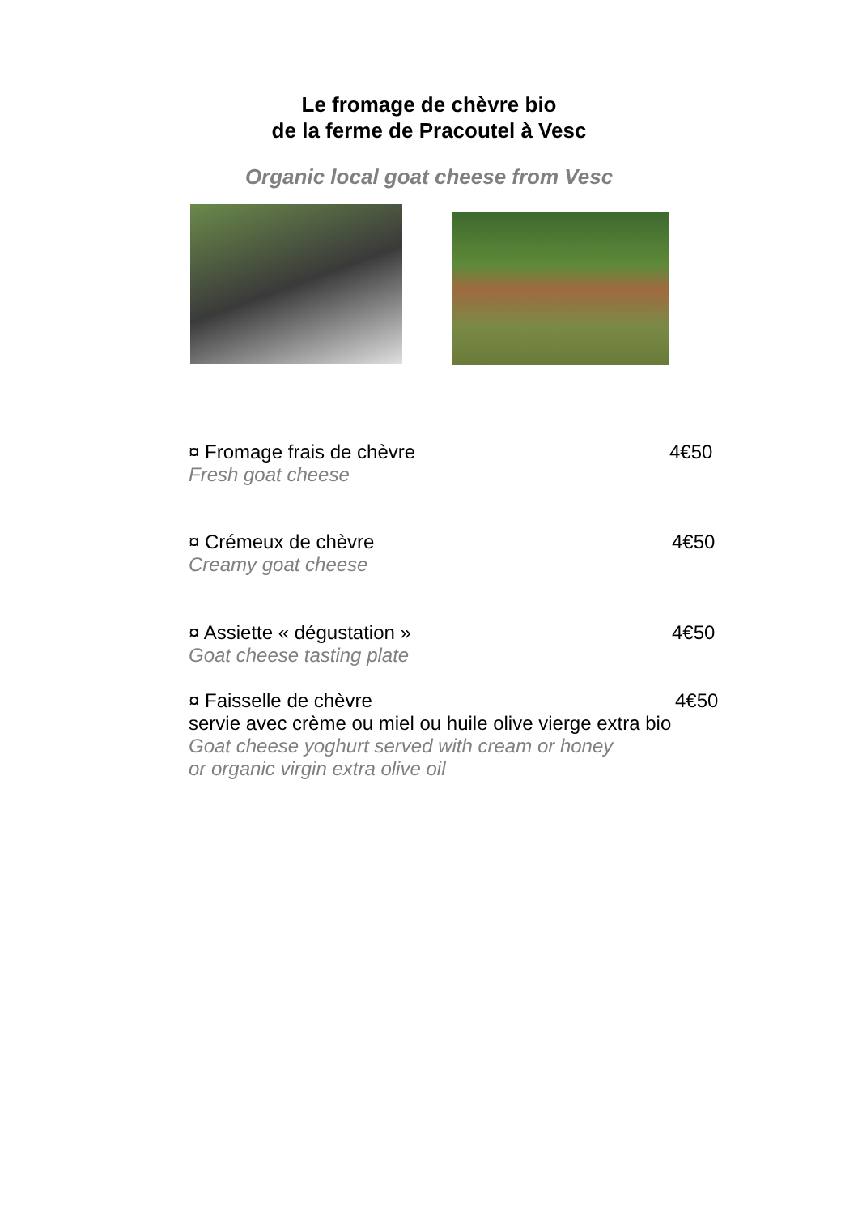Le fromage de chèvre bio
de la ferme de Pracoutel à Vesc
Organic local goat cheese from Vesc
¤ Fromage frais de chèvre 4€50
Fresh goat cheese
¤ Crémeux de chèvre 4€50
Creamy goat cheese
¤ Assiette « dégustation » 4€50
Goat cheese tasting plate
¤ Faisselle de chèvre 4€50
servie avec crème ou miel ou huile olive vierge extra bio
Goat cheese yoghurt served with cream or honey
or organic virgin extra olive oil